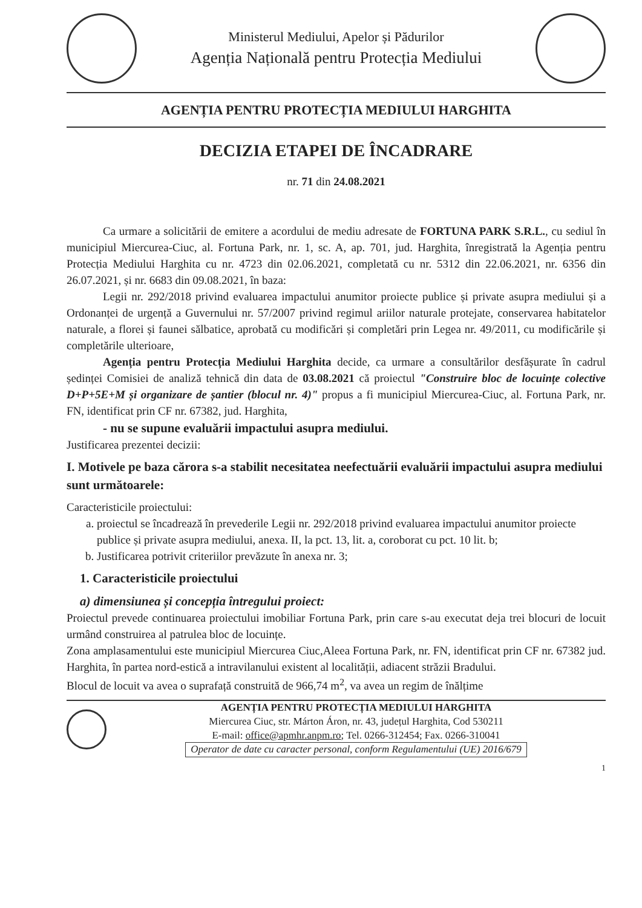Ministerul Mediului, Apelor și Pădurilor
Agenția Națională pentru Protecția Mediului
AGENȚIA PENTRU PROTECȚIA MEDIULUI HARGHITA
DECIZIA ETAPEI DE ÎNCADRARE
nr. 71 din 24.08.2021
Ca urmare a solicitării de emitere a acordului de mediu adresate de FORTUNA PARK S.R.L., cu sediul în municipiul Miercurea-Ciuc, al. Fortuna Park, nr. 1, sc. A, ap. 701, jud. Harghita, înregistrată la Agenția pentru Protecția Mediului Harghita cu nr. 4723 din 02.06.2021, completată cu nr. 5312 din 22.06.2021, nr. 6356 din 26.07.2021, și nr. 6683 din 09.08.2021, în baza:
Legii nr. 292/2018 privind evaluarea impactului anumitor proiecte publice și private asupra mediului și a Ordonanței de urgență a Guvernului nr. 57/2007 privind regimul ariilor naturale protejate, conservarea habitatelor naturale, a florei și faunei sălbatice, aprobată cu modificări și completări prin Legea nr. 49/2011, cu modificările și completările ulterioare,
Agenția pentru Protecția Mediului Harghita decide, ca urmare a consultărilor desfășurate în cadrul ședinței Comisiei de analiză tehnică din data de 03.08.2021 că proiectul "Construire bloc de locuințe colective D+P+5E+M și organizare de șantier (blocul nr. 4)" propus a fi municipiul Miercurea-Ciuc, al. Fortuna Park, nr. FN, identificat prin CF nr. 67382, jud. Harghita,
- nu se supune evaluării impactului asupra mediului.
Justificarea prezentei decizii:
I. Motivele pe baza cărora s-a stabilit necesitatea neefectuării evaluării impactului asupra mediului sunt următoarele:
Caracteristicile proiectului:
a. proiectul se încadrează în prevederile Legii nr. 292/2018 privind evaluarea impactului anumitor proiecte publice și private asupra mediului, anexa. II, la pct. 13, lit. a, coroborat cu pct. 10 lit. b;
b. Justificarea potrivit criteriilor prevăzute în anexa nr. 3;
1. Caracteristicile proiectului
a) dimensiunea și concepția întregului proiect:
Proiectul prevede continuarea proiectului imobiliar Fortuna Park, prin care s-au executat deja trei blocuri de locuit urmând construirea al patrulea bloc de locuințe.
Zona amplasamentului este municipiul Miercurea Ciuc,Aleea Fortuna Park, nr. FN, identificat prin CF nr. 67382 jud. Harghita, în partea nord-estică a intravilanului existent al localității, adiacent străzii Bradului.
Blocul de locuit va avea o suprafață construită de 966,74 m<sup>2</sup>, va avea un regim de înălțime
AGENȚIA PENTRU PROTECȚIA MEDIULUI HARGHITA
Miercurea Ciuc, str. Márton Áron, nr. 43, județul Harghita, Cod 530211
E-mail: office@apmhr.anpm.ro; Tel. 0266-312454; Fax. 0266-310041
Operator de date cu caracter personal, conform Regulamentului (UE) 2016/679
1